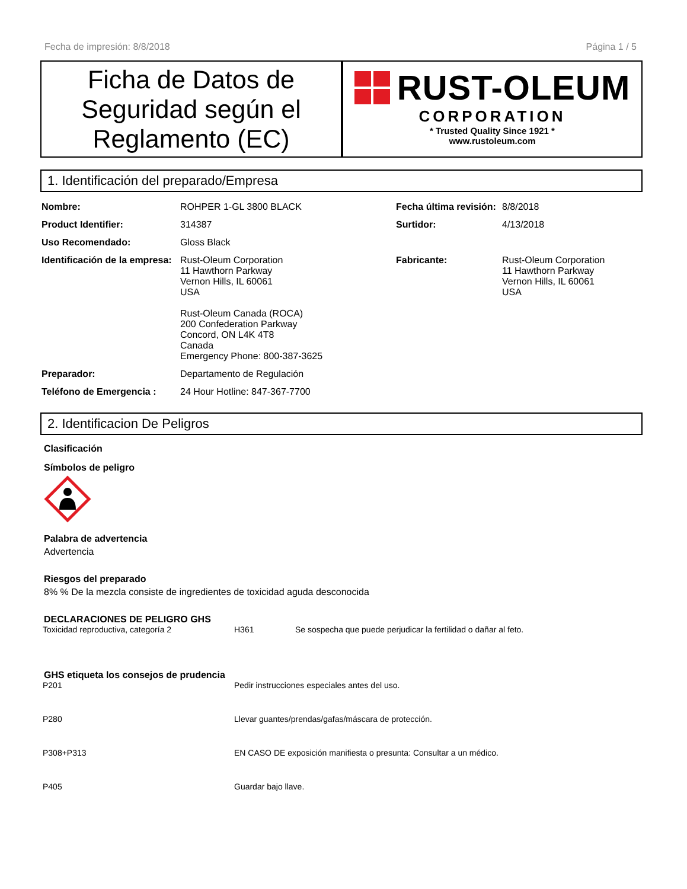Fecha de impresión: 8/8/2018 Página 1 / 5
Ficha de Datos de Seguridad según el Reglamento (EC)
RUST-OLEUM
CORPORATION
* Trusted Quality Since 1921 *
www.rustoleum.com
1. Identificación del preparado/Empresa
| Nombre: | ROHPER 1-GL 3800 BLACK | Fecha última revisión: | 8/8/2018 |
| Product Identifier: | 314387 | Surtidor: | 4/13/2018 |
| Uso Recomendado: | Gloss Black | | |
| Identificación de la empresa: | Rust-Oleum Corporation 11 Hawthorn Parkway Vernon Hills, IL 60061 USA Rust-Oleum Canada (ROCA) 200 Confederation Parkway Concord, ON L4K 4T8 Canada Emergency Phone: 800-387-3625 | Fabricante: | Rust-Oleum Corporation 11 Hawthorn Parkway Vernon Hills, IL 60061 USA |
| Preparador: | Departamento de Regulación | | |
| Teléfono de Emergencia : | 24 Hour Hotline: 847-367-7700 | | |
2. Identificacion De Peligros
Clasificación
Símbolos de peligro
Palabra de advertencia
Advertencia
Riesgos del preparado
8% % De la mezcla consiste de ingredientes de toxicidad aguda desconocida
DECLARACIONES DE PELIGRO GHS
| Toxicidad reproductiva, categoría 2 | H361 | Se sospecha que puede perjudicar la fertilidad o dañar al feto. |
GHS etiqueta los consejos de prudencia
| P201 | Pedir instrucciones especiales antes del uso. |
| P280 | Llevar guantes/prendas/gafas/máscara de protección. |
| P308+P313 | EN CASO DE exposición manifiesta o presunta: Consultar a un médico. |
| P405 | Guardar bajo llave. |